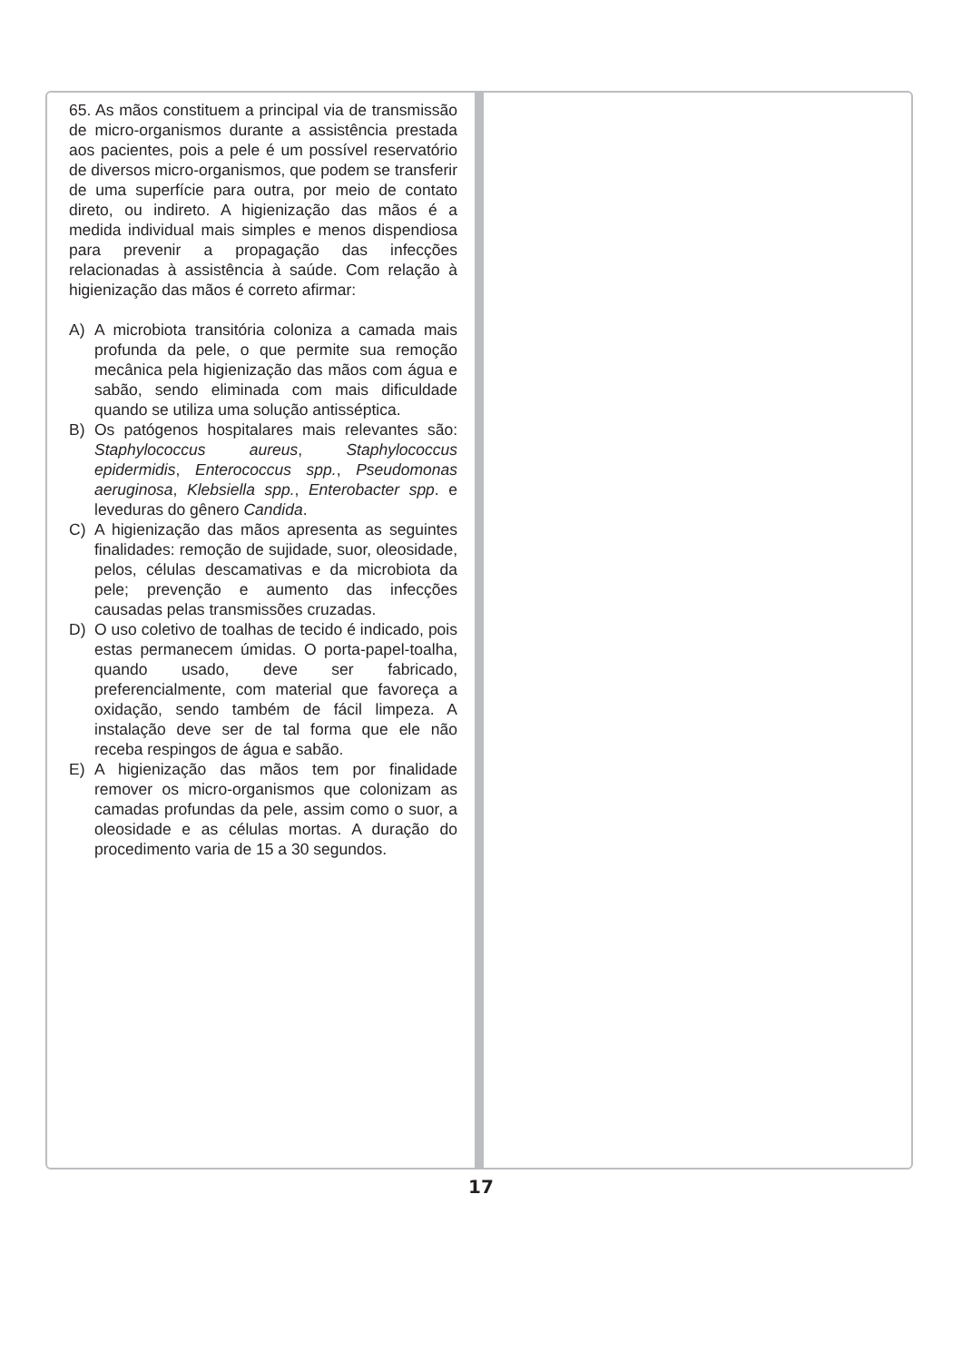65. As mãos constituem a principal via de transmissão de micro-organismos durante a assistência prestada aos pacientes, pois a pele é um possível reservatório de diversos micro-organismos, que podem se transferir de uma superfície para outra, por meio de contato direto, ou indireto. A higienização das mãos é a medida individual mais simples e menos dispendiosa para prevenir a propagação das infecções relacionadas à assistência à saúde. Com relação à higienização das mãos é correto afirmar:
A) A microbiota transitória coloniza a camada mais profunda da pele, o que permite sua remoção mecânica pela higienização das mãos com água e sabão, sendo eliminada com mais dificuldade quando se utiliza uma solução antisséptica.
B) Os patógenos hospitalares mais relevantes são: Staphylococcus aureus, Staphylococcus epidermidis, Enterococcus spp., Pseudomonas aeruginosa, Klebsiella spp., Enterobacter spp. e leveduras do gênero Candida.
C) A higienização das mãos apresenta as seguintes finalidades: remoção de sujidade, suor, oleosidade, pelos, células descamativas e da microbiota da pele; prevenção e aumento das infecções causadas pelas transmissões cruzadas.
D) O uso coletivo de toalhas de tecido é indicado, pois estas permanecem úmidas. O porta-papel-toalha, quando usado, deve ser fabricado, preferencialmente, com material que favoreça a oxidação, sendo também de fácil limpeza. A instalação deve ser de tal forma que ele não receba respingos de água e sabão.
E) A higienização das mãos tem por finalidade remover os micro-organismos que colonizam as camadas profundas da pele, assim como o suor, a oleosidade e as células mortas. A duração do procedimento varia de 15 a 30 segundos.
17